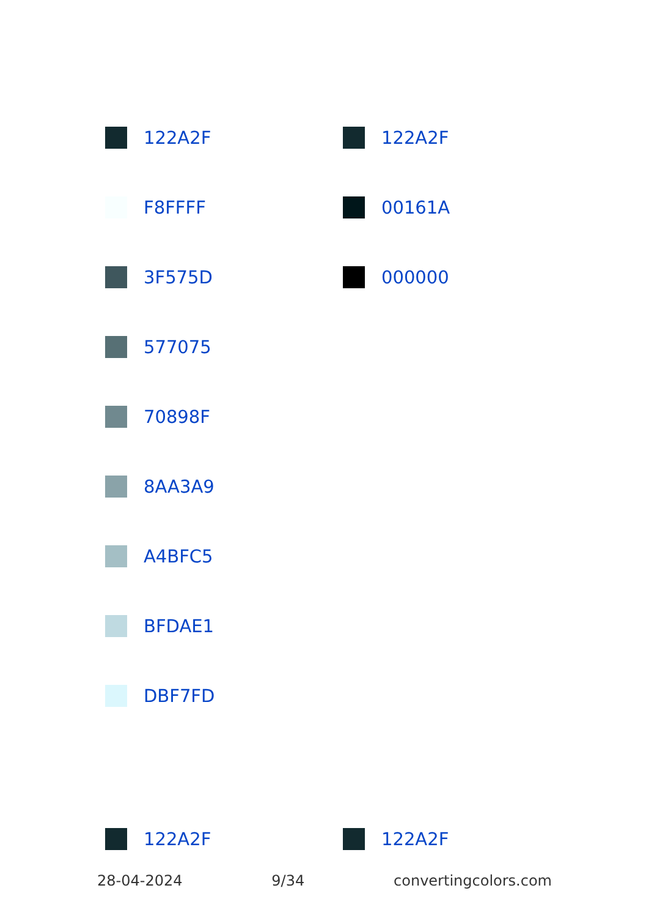122A2F
F8FFFF
3F575D
577075
70898F
8AA3A9
A4BFC5
BFDAE1
DBF7FD
122A2F
00161A
000000
122A2F 122A2F
28-04-2024 9/34 convertingcolors.com